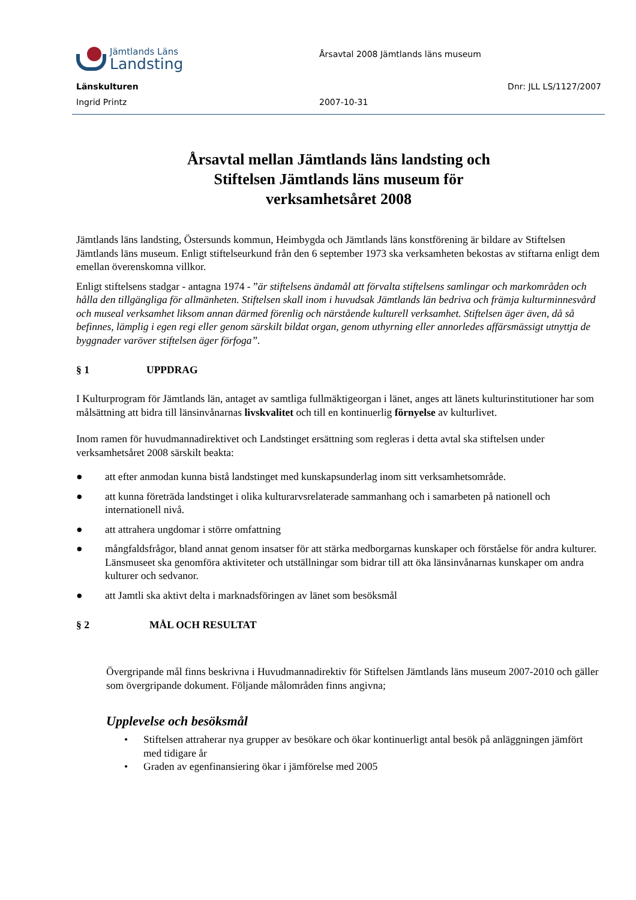Jämtlands Läns
Landsting
Årsavtal 2008 Jämtlands läns museum
Länskulturen Dnr: JLL LS/1127/2007
Ingrid Printz 2007-10-31
Årsavtal mellan Jämtlands läns landsting och
Stiftelsen Jämtlands läns museum för
verksamhetsåret 2008
Jämtlands läns landsting, Östersunds kommun, Heimbygda och Jämtlands läns konstförening är bildare av Stiftelsen Jämtlands läns museum. Enligt stiftelseurkund från den 6 september 1973 ska verksamheten bekostas av stiftarna enligt dem emellan överenskomna villkor.
Enligt stiftelsens stadgar - antagna 1974 - ”är stiftelsens ändamål att förvalta stiftelsens samlingar och markområden och hålla den tillgängliga för allmänheten. Stiftelsen skall inom i huvudsak Jämtlands län bedriva och främja kulturminnesvård och museal verksamhet liksom annan därmed förenlig och närstående kulturell verksamhet. Stiftelsen äger även, då så befinnes, lämplig i egen regi eller genom särskilt bildat organ, genom uthyrning eller annorledes affärsmässigt utnyttja de byggnader varöver stiftelsen äger förfoga”.
§ 1 UPPDRAG
I Kulturprogram för Jämtlands län, antaget av samtliga fullmäktigeorgan i länet, anges att länets kulturinstitutioner har som målsättning att bidra till länsinvånarnas livskvalitet och till en kontinuerlig förnyelse av kulturlivet.
Inom ramen för huvudmannadirektivet och Landstinget ersättning som regleras i detta avtal ska stiftelsen under verksamhetsåret 2008 särskilt beakta:
● att efter anmodan kunna bistå landstinget med kunskapsunderlag inom sitt verksamhetsområde.
● att kunna företräda landstinget i olika kulturarvsrelaterade sammanhang och i samarbeten på nationell och internationell nivå.
● att attrahera ungdomar i större omfattning
● mångfaldsfrågor, bland annat genom insatser för att stärka medborgarnas kunskaper och förståelse för andra kulturer. Länsmuseet ska genomföra aktiviteter och utställningar som bidrar till att öka länsinvånarnas kunskaper om andra kulturer och sedvanor.
● att Jamtli ska aktivt delta i marknadsföringen av länet som besöksmål
§ 2 MÅL OCH RESULTAT
Övergripande mål finns beskrivna i Huvudmannadirektiv för Stiftelsen Jämtlands läns museum 2007-2010 och gäller som övergripande dokument. Följande målområden finns angivna;
Upplevelse och besöksmål
• Stiftelsen attraherar nya grupper av besökare och ökar kontinuerligt antal besök på anläggningen jämfört med tidigare år
• Graden av egenfinansiering ökar i jämförelse med 2005